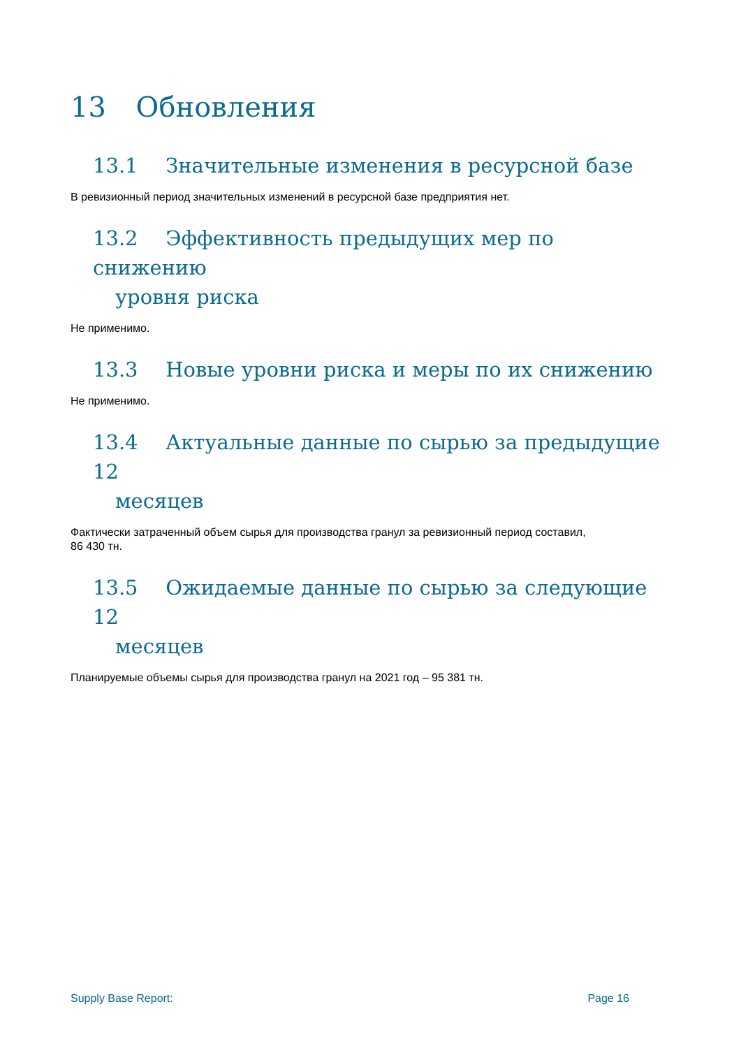13 Обновления
13.1 Значительные изменения в ресурсной базе
В ревизионный период значительных изменений в ресурсной базе предприятия нет.
13.2 Эффективность предыдущих мер по снижению
уровня риска
Не применимо.
13.3 Новые уровни риска и меры по их снижению
Не применимо.
13.4 Актуальные данные по сырью за предыдущие 12
месяцев
Фактически затраченный объем сырья для производства гранул за ревизионный период составил,
86 430 тн.
13.5 Ожидаемые данные по сырью за следующие 12
месяцев
Планируемые объемы сырья для производства гранул на 2021 год – 95 381 тн.
Supply Base Report: Page 16